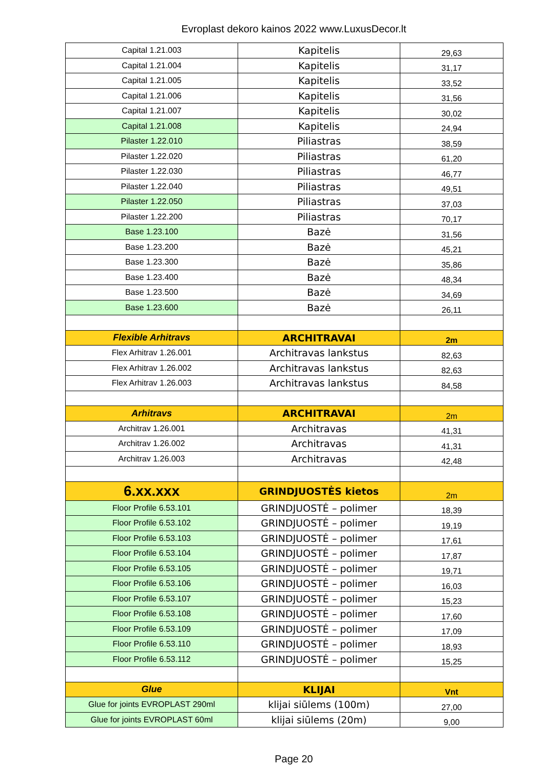Evroplast dekoro kainos 2022 www.LuxusDecor.lt
| Capital 1.21.003 | Kapitelis | 29,63 |
| Capital 1.21.004 | Kapitelis | 31,17 |
| Capital 1.21.005 | Kapitelis | 33,52 |
| Capital 1.21.006 | Kapitelis | 31,56 |
| Capital 1.21.007 | Kapitelis | 30,02 |
| Capital 1.21.008 | Kapitelis | 24,94 |
| Pilaster 1.22.010 | Piliastras | 38,59 |
| Pilaster 1.22.020 | Piliastras | 61,20 |
| Pilaster 1.22.030 | Piliastras | 46,77 |
| Pilaster 1.22.040 | Piliastras | 49,51 |
| Pilaster 1.22.050 | Piliastras | 37,03 |
| Pilaster 1.22.200 | Piliastras | 70,17 |
| Base 1.23.100 | Bazė | 31,56 |
| Base 1.23.200 | Bazė | 45,21 |
| Base 1.23.300 | Bazė | 35,86 |
| Base 1.23.400 | Bazė | 48,34 |
| Base 1.23.500 | Bazė | 34,69 |
| Base 1.23.600 | Bazė | 26,11 |
| Flexible Arhitravs | ARCHITRAVAI | 2m |
| Flex Arhitrav 1.26.001 | Architravas lankstus | 82,63 |
| Flex Arhitrav 1.26.002 | Architravas lankstus | 82,63 |
| Flex Arhitrav 1.26.003 | Architravas lankstus | 84,58 |
| Arhitravs | ARCHITRAVAI | 2m |
| Architrav 1.26.001 | Architravas | 41,31 |
| Architrav 1.26.002 | Architravas | 41,31 |
| Architrav 1.26.003 | Architravas | 42,48 |
| 6.xx.xxx | GRINDJUOSTĖS kietos | 2m |
| Floor Profile 6.53.101 | GRINDJUOSTĖ – polimer | 18,39 |
| Floor Profile 6.53.102 | GRINDJUOSTĖ – polimer | 19,19 |
| Floor Profile 6.53.103 | GRINDJUOSTĖ – polimer | 17,61 |
| Floor Profile 6.53.104 | GRINDJUOSTĖ – polimer | 17,87 |
| Floor Profile 6.53.105 | GRINDJUOSTĖ – polimer | 19,71 |
| Floor Profile 6.53.106 | GRINDJUOSTĖ – polimer | 16,03 |
| Floor Profile 6.53.107 | GRINDJUOSTĖ – polimer | 15,23 |
| Floor Profile 6.53.108 | GRINDJUOSTĖ – polimer | 17,60 |
| Floor Profile 6.53.109 | GRINDJUOSTĖ – polimer | 17,09 |
| Floor Profile 6.53.110 | GRINDJUOSTĖ – polimer | 18,93 |
| Floor Profile 6.53.112 | GRINDJUOSTĖ – polimer | 15,25 |
| Glue | KLIJAI | Vnt |
| Glue for joints EVROPLAST 290ml | klijai siūlems (100m) | 27,00 |
| Glue for joints EVROPLAST 60ml | klijai siūlems (20m) | 9,00 |
Page 20